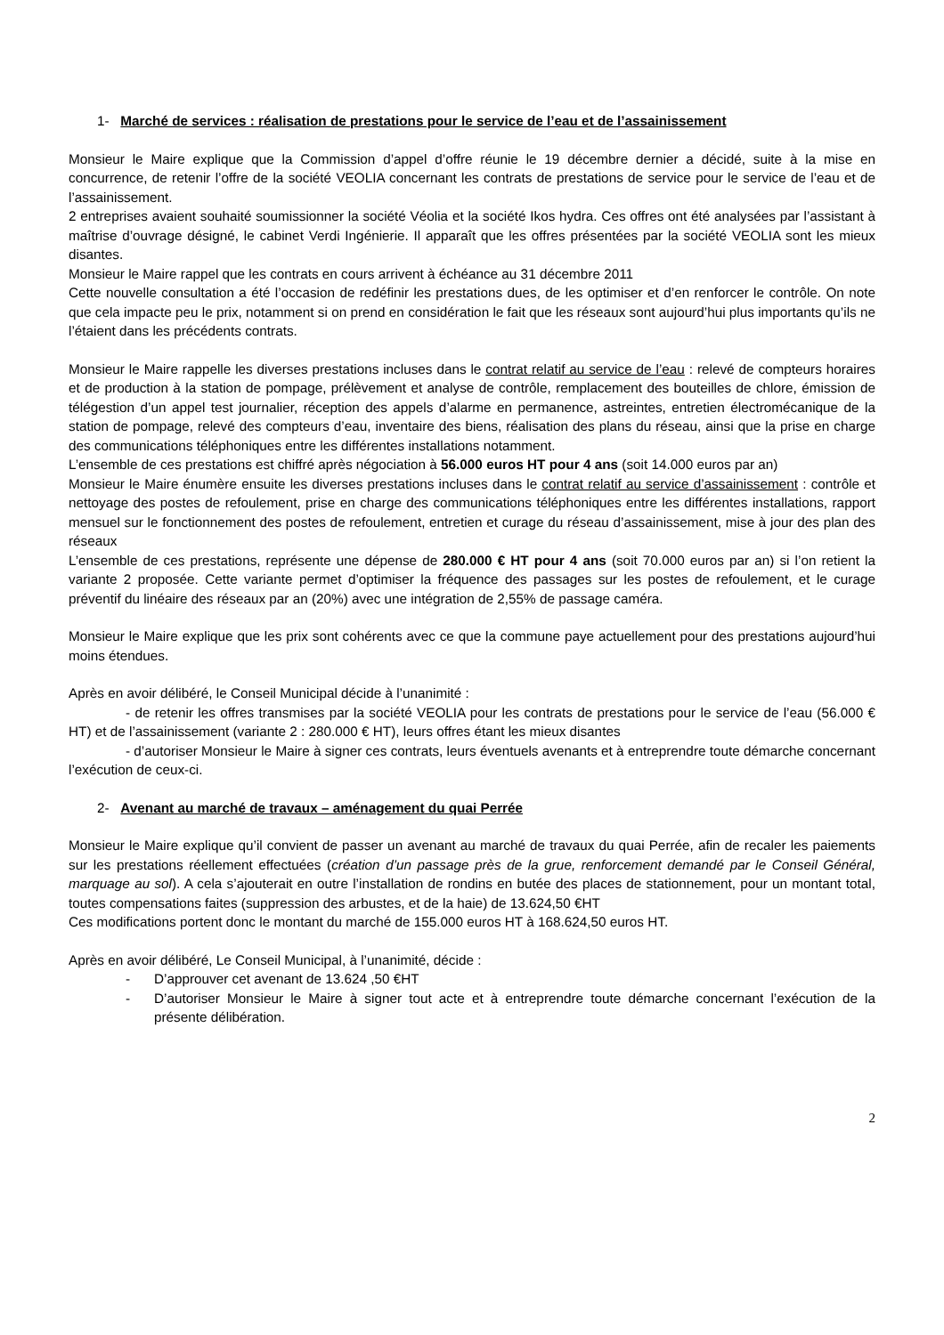1- Marché de services : réalisation de prestations pour le service de l’eau et de l’assainissement
Monsieur le Maire explique que la Commission d’appel d’offre réunie le 19 décembre dernier a décidé, suite à la mise en concurrence, de retenir l’offre de la société VEOLIA concernant les contrats de prestations de service pour le service de l’eau et de l’assainissement.
2 entreprises avaient souhaité soumissionner la société Véolia et la société Ikos hydra. Ces offres ont été analysées par l’assistant à maîtrise d’ouvrage désigné, le cabinet Verdi Ingénierie. Il apparaît que les offres présentées par la société VEOLIA sont les mieux disantes.
Monsieur le Maire rappel que les contrats en cours arrivent à échéance au 31 décembre 2011
Cette nouvelle consultation a été l’occasion de redéfinir les prestations dues, de les optimiser et d’en renforcer le contrôle. On note que cela impacte peu le prix, notamment si on prend en considération le fait que les réseaux sont aujourd’hui plus importants qu’ils ne l’étaient dans les précédents contrats.
Monsieur le Maire rappelle les diverses prestations incluses dans le contrat relatif au service de l’eau : relevé de compteurs horaires et de production à la station de pompage, prélèvement et analyse de contrôle, remplacement des bouteilles de chlore, émission de télégestion d’un appel test journalier, réception des appels d’alarme en permanence, astreintes, entretien électromécanique de la station de pompage, relevé des compteurs d’eau, inventaire des biens, réalisation des plans du réseau, ainsi que la prise en charge des communications téléphoniques entre les différentes installations notamment.
L’ensemble de ces prestations est chiffré après négociation à 56.000 euros HT pour 4 ans (soit 14.000 euros par an)
Monsieur le Maire énumère ensuite les diverses prestations incluses dans le contrat relatif au service d’assainissement : contrôle et nettoyage des postes de refoulement, prise en charge des communications téléphoniques entre les différentes installations, rapport mensuel sur le fonctionnement des postes de refoulement, entretien et curage du réseau d’assainissement, mise à jour des plan des réseaux
L’ensemble de ces prestations, représente une dépense de 280.000 € HT pour 4 ans (soit 70.000 euros par an) si l’on retient la variante 2 proposée. Cette variante permet d’optimiser la fréquence des passages sur les postes de refoulement, et le curage préventif du linéaire des réseaux par an (20%) avec une intégration de 2,55% de passage caméra.
Monsieur le Maire explique que les prix sont cohérents avec ce que la commune paye actuellement pour des prestations aujourd’hui moins étendues.
Après en avoir délibéré, le Conseil Municipal décide à l’unanimité :
- de retenir les offres transmises par la société VEOLIA pour les contrats de prestations pour le service de l’eau (56.000 € HT) et de l’assainissement (variante 2 : 280.000 € HT), leurs offres étant les mieux disantes
- d’autoriser Monsieur le Maire à signer ces contrats, leurs éventuels avenants et à entreprendre toute démarche concernant l’exécution de ceux-ci.
2- Avenant au marché de travaux – aménagement du quai Perrée
Monsieur le Maire explique qu’il convient de passer un avenant au marché de travaux du quai Perrée, afin de recaler les paiements sur les prestations réellement effectuées (création d’un passage près de la grue, renforcement demandé par le Conseil Général, marquage au sol). A cela s’ajouterait en outre l’installation de rondins en butée des places de stationnement, pour un montant total, toutes compensations faites (suppression des arbustes, et de la haie) de 13.624,50 €HT
Ces modifications portent donc le montant du marché de 155.000 euros HT à 168.624,50 euros HT.
Après en avoir délibéré, Le Conseil Municipal, à l’unanimité, décide :
- D’approuver cet avenant de 13.624 ,50 €HT
- D’autoriser Monsieur le Maire à signer tout acte et à entreprendre toute démarche concernant l’exécution de la présente délibération.
2